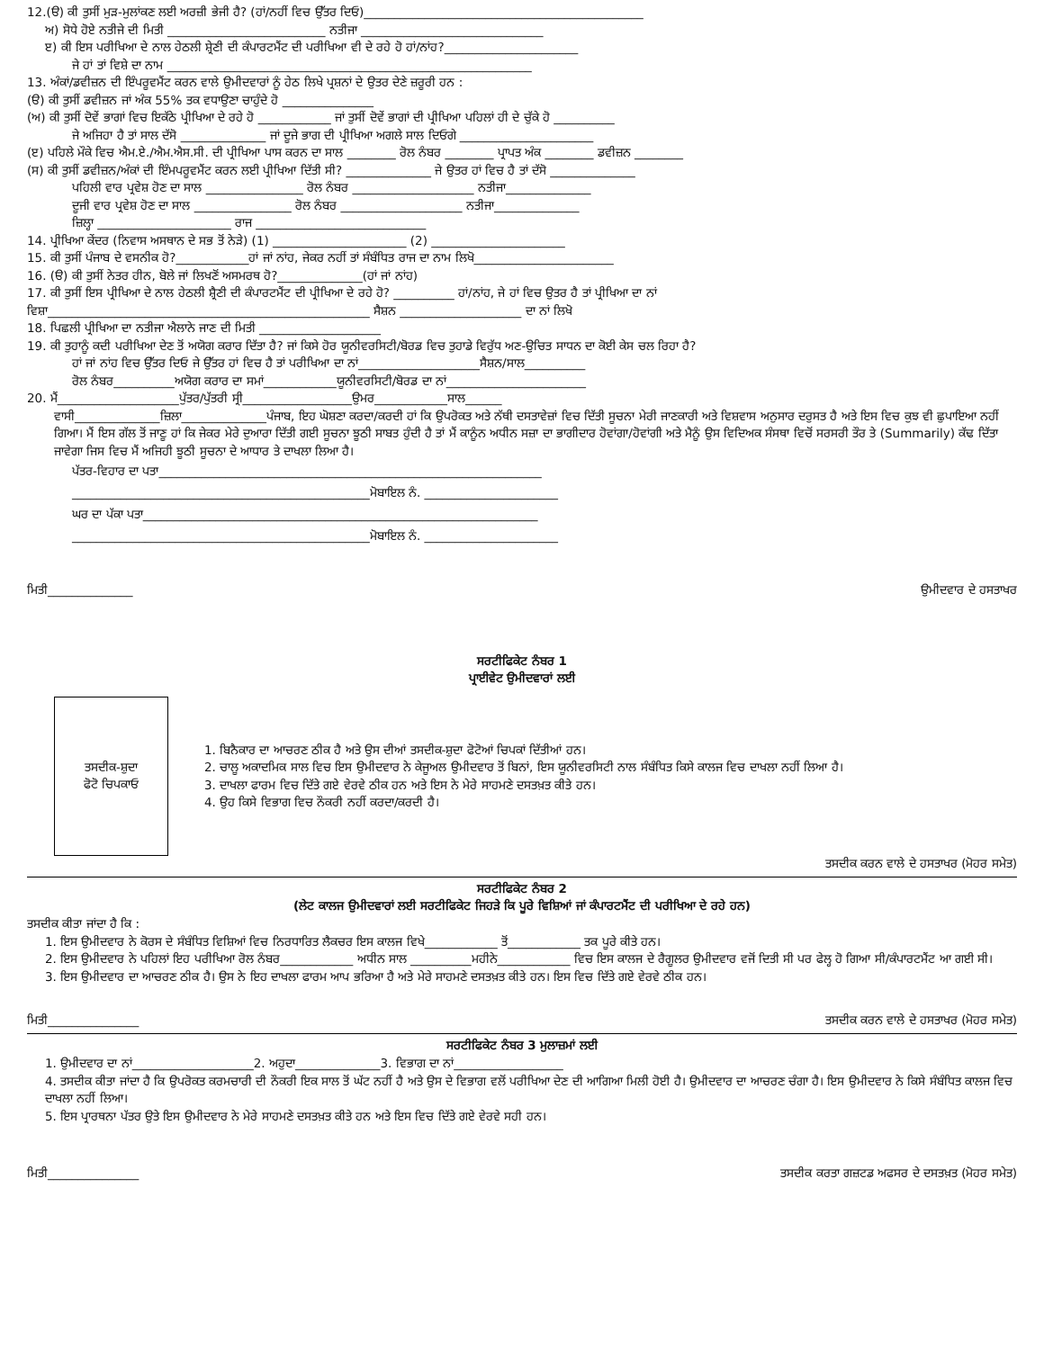12.(ੳ) ਕੀ ਤੁਸੀਂ ਮੁੜ-ਮੁਲਾਂਕਣ ਲਈ ਅਰਜ਼ੀ ਭੇਜੀ ਹੈ? (ਹਾਂ/ਨਹੀਂ ਵਿਚ ਉੱਤਰ ਦਿਓ)______________________________________________
ਅ) ਸੋਧੇ ਹੋਏ ਨਤੀਜੇ ਦੀ ਮਿਤੀ __________________________ ਨਤੀਜਾ ______________________________
ੲ) ਕੀ ਇਸ ਪਰੀਖਿਆ ਦੇ ਨਾਲ ਹੇਠਲੀ ਸ਼੍ਰੇਣੀ ਦੀ ਕੰਪਾਰਟਮੈਂਟ ਦੀ ਪਰੀਖਿਆ ਵੀ ਦੇ ਰਹੇ ਹੋ ਹਾਂ/ਨਾਂਹ?______________________
ਜੇ ਹਾਂ ਤਾਂ ਵਿਸ਼ੇ ਦਾ ਨਾਮ ____________________________________________________________
13. ਅੰਕਾਂ/ਡਵੀਜ਼ਨ ਦੀ ਇੰਪਰੂਵਮੈਂਟ ਕਰਨ ਵਾਲੇ ਉਮੀਦਵਾਰਾਂ ਨੂੰ ਹੇਠ ਲਿਖੇ ਪ੍ਰਸ਼ਨਾਂ ਦੇ ਉਤਰ ਦੇਣੇ ਜ਼ਰੂਰੀ ਹਨ :
(ੳ) ਕੀ ਤੁਸੀਂ ਡਵੀਜ਼ਨ ਜਾਂ ਅੰਕ 55% ਤਕ ਵਧਾਉਣਾ ਚਾਹੁੰਦੇ ਹੋ _______________
(ਅ) ਕੀ ਤੁਸੀਂ ਦੋਵੇਂ ਭਾਗਾਂ ਵਿਚ ਇਕੱਠੇ ਪ੍ਰੀਖਿਆ ਦੇ ਰਹੇ ਹੋ ____________ ਜਾਂ ਤੁਸੀਂ ਦੋਵੇਂ ਭਾਗਾਂ ਦੀ ਪ੍ਰੀਖਿਆ ਪਹਿਲਾਂ ਹੀ ਦੇ ਚੁੱਕੇ ਹੋ __________
ਜੇ ਅਜਿਹਾ ਹੈ ਤਾਂ ਸਾਲ ਦੱਸੋ ______________ ਜਾਂ ਦੂਜੇ ਭਾਗ ਦੀ ਪ੍ਰੀਖਿਆ ਅਗਲੇ ਸਾਲ ਦਿਓਗੇ ______________________
(ੲ) ਪਹਿਲੇ ਮੌਕੇ ਵਿਚ ਐਮ.ਏ./ਐਮ.ਐਸ.ਸੀ. ਦੀ ਪ੍ਰੀਖਿਆ ਪਾਸ ਕਰਨ ਦਾ ਸਾਲ ________ ਰੋਲ ਨੰਬਰ ________ ਪ੍ਰਾਪਤ ਅੰਕ ________ ਡਵੀਜ਼ਨ ________
(ਸ) ਕੀ ਤੁਸੀਂ ਡਵੀਜ਼ਨ/ਅੰਕਾਂ ਦੀ ਇੰਮਪਰੂਵਮੈਂਟ ਕਰਨ ਲਈ ਪ੍ਰੀਖਿਆ ਦਿੱਤੀ ਸੀ? ______________ ਜੇ ਉਤਰ ਹਾਂ ਵਿਚ ਹੈ ਤਾਂ ਦੱਸੋ ______________
ਪਹਿਲੀ ਵਾਰ ਪ੍ਰਵੇਸ਼ ਹੋਣ ਦਾ ਸਾਲ ________________ ਰੋਲ ਨੰਬਰ ____________________ ਨਤੀਜਾ______________
ਦੂਜੀ ਵਾਰ ਪ੍ਰਵੇਸ਼ ਹੋਣ ਦਾ ਸਾਲ ________________ ਰੋਲ ਨੰਬਰ ____________________ ਨਤੀਜਾ______________
ਜ਼ਿਲ੍ਹਾ ______________________ ਰਾਜ ____________________________
14. ਪ੍ਰੀਖਿਆ ਕੇਂਦਰ (ਨਿਵਾਸ ਅਸਥਾਨ ਦੇ ਸਭ ਤੋਂ ਨੇੜੇ) (1) ______________________ (2) ______________________
15. ਕੀ ਤੁਸੀਂ ਪੰਜਾਬ ਦੇ ਵਸਨੀਕ ਹੋ?____________ਹਾਂ ਜਾਂ ਨਾਂਹ, ਜੇਕਰ ਨਹੀਂ ਤਾਂ ਸੰਬੰਧਿਤ ਰਾਜ ਦਾ ਨਾਮ ਲਿਖੋ_______________________
16. (ੳ) ਕੀ ਤੁਸੀਂ ਨੇਤਰ ਹੀਨ, ਬੋਲੇ ਜਾਂ ਲਿਖਣੋਂ ਅਸਮਰਥ ਹੋ?______________(ਹਾਂ ਜਾਂ ਨਾਂਹ)
17. ਕੀ ਤੁਸੀਂ ਇਸ ਪ੍ਰੀਖਿਆ ਦੇ ਨਾਲ ਹੇਠਲੀ ਸ਼੍ਰੈਣੀ ਦੀ ਕੰਪਾਰਟਮੈਂਟ ਦੀ ਪ੍ਰੀਖਿਆ ਦੇ ਰਹੇ ਹੋ? __________ ਹਾਂ/ਨਾਂਹ, ਜੇ ਹਾਂ ਵਿਚ ਉਤਰ ਹੈ ਤਾਂ ਪ੍ਰੀਖਿਆ ਦਾ ਨਾਂ
ਵਿਸ਼ਾ_____________________________________________________ ਸੈਸ਼ਨ ____________________ ਦਾ ਨਾਂ ਲਿਖੋ
18. ਪਿਛਲੀ ਪ੍ਰੀਖਿਆ ਦਾ ਨਤੀਜਾ ਐਲਾਨੇ ਜਾਣ ਦੀ ਮਿਤੀ ____________________
19. ਕੀ ਤੁਹਾਨੂੰ ਕਦੀ ਪਰੀਖਿਆ ਦੇਣ ਤੋਂ ਅਯੋਗ ਕਰਾਰ ਦਿੱਤਾ ਹੈ? ਜਾਂ ਕਿਸੇ ਹੋਰ ਯੂਨੀਵਰਸਿਟੀ/ਬੋਰਡ ਵਿਚ ਤੁਹਾਡੇ ਵਿਰੁੱਧ ਅਣ-ਉਚਿਤ ਸਾਧਨ ਦਾ ਕੋਈ ਕੇਸ ਚਲ ਰਿਹਾ ਹੈ?
ਹਾਂ ਜਾਂ ਨਾਂਹ ਵਿਚ ਉੱਤਰ ਦਿਓ ਜੇ ਉੱਤਰ ਹਾਂ ਵਿਚ ਹੈ ਤਾਂ ਪਰੀਖਿਆ ਦਾ ਨਾਂ____________________ਸੈਸ਼ਨ/ਸਾਲ__________
ਰੋਲ ਨੰਬਰ__________ਅਯੋਗ ਕਰਾਰ ਦਾ ਸਮਾਂ____________ਯੂਨੀਵਰਸਿਟੀ/ਬੋਰਡ ਦਾ ਨਾਂ_______________________
20. ਮੈਂ____________________ਪੁੱਤਰ/ਪੁੱਤਰੀ ਸ੍ਰੀ__________________ਉਮਰ____________ਸਾਲ______
ਵਾਸੀ______________ਜ਼ਿਲਾ______________ਪੰਜਾਬ, ਇਹ ਘੋਸ਼ਣਾ ਕਰਦਾ/ਕਰਦੀ ਹਾਂ ਕਿ ਉਪਰੋਕਤ ਅਤੇ ਨੱਥੀ ਦਸਤਾਵੇਜ਼ਾਂ ਵਿਚ ਦਿੱਤੀ ਸੂਚਨਾ ਮੇਰੀ ਜਾਣਕਾਰੀ ਅਤੇ ਵਿਸ਼ਵਾਸ ਅਨੁਸਾਰ ਦਰੁਸਤ ਹੈ ਅਤੇ ਇਸ ਵਿਚ ਕੁਝ ਵੀ ਛੁਪਾਇਆ ਨਹੀਂ ਗਿਆ। ਮੈਂ ਇਸ ਗੱਲ ਤੋਂ ਜਾਣੂ ਹਾਂ ਕਿ ਜੇਕਰ ਮੇਰੇ ਦੁਆਰਾ ਦਿੱਤੀ ਗਈ ਸੂਚਨਾ ਝੂਠੀ ਸਾਬਤ ਹੁੰਦੀ ਹੈ ਤਾਂ ਮੈਂ ਕਾਨੂੰਨ ਅਧੀਨ ਸਜ਼ਾ ਦਾ ਭਾਗੀਦਾਰ ਹੋਵਾਂਗਾ/ਹੋਵਾਂਗੀ ਅਤੇ ਮੈਨੂੰ ਉਸ ਵਿਦਿਅਕ ਸੰਸਥਾ ਵਿਚੋਂ ਸਰਸਰੀ ਤੌਰ ਤੇ (Summarily) ਕੱਢ ਦਿੱਤਾ ਜਾਵੇਗਾ ਜਿਸ ਵਿਚ ਮੈਂ ਅਜਿਹੀ ਝੂਠੀ ਸੂਚਨਾ ਦੇ ਆਧਾਰ ਤੇ ਦਾਖਲਾ ਲਿਆ ਹੈ।
ਪੱਤਰ-ਵਿਹਾਰ ਦਾ ਪਤਾ_______________________________________________________________
_________________________________________________ਮੋਬਾਇਲ ਨੰ. ______________________
ਘਰ ਦਾ ਪੱਕਾ ਪਤਾ_________________________________________________________________
_________________________________________________ਮੋਬਾਇਲ ਨੰ. ______________________
ਮਿਤੀ______________ ਉਮੀਦਵਾਰ ਦੇ ਹਸਤਾਖਰ
ਸਰਟੀਫਿਕੇਟ ਨੰਬਰ 1
ਪ੍ਰਾਈਵੇਟ ਉਮੀਦਵਾਰਾਂ ਲਈ
ਤਸਦੀਕ-ਸ਼ੁਦਾ
ਫੋਟੋ ਚਿਪਕਾਓ
1. ਬਿਨੈਕਾਰ ਦਾ ਆਚਰਣ ਠੀਕ ਹੈ ਅਤੇ ਉਸ ਦੀਆਂ ਤਸਦੀਕ-ਸ਼ੁਦਾ ਫੋਟੋਆਂ ਚਿਪਕਾਂ ਦਿੱਤੀਆਂ ਹਨ।
2. ਚਾਲੂ ਅਕਾਦਮਿਕ ਸਾਲ ਵਿਚ ਇਸ ਉਮੀਦਵਾਰ ਨੇ ਕੇਜੂਅਲ ਉਮੀਦਵਾਰ ਤੋਂ ਬਿਨਾਂ, ਇਸ ਯੂਨੀਵਰਸਿਟੀ ਨਾਲ ਸੰਬੰਧਿਤ ਕਿਸੇ ਕਾਲਜ ਵਿਚ ਦਾਖਲਾ ਨਹੀਂ ਲਿਆ ਹੈ।
3. ਦਾਖਲਾ ਫਾਰਮ ਵਿਚ ਦਿੱਤੇ ਗਏ ਵੇਰਵੇ ਠੀਕ ਹਨ ਅਤੇ ਇਸ ਨੇ ਮੇਰੇ ਸਾਹਮਣੇ ਦਸਤਖ਼ਤ ਕੀਤੇ ਹਨ।
4. ਉਹ ਕਿਸੇ ਵਿਭਾਗ ਵਿਚ ਨੌਕਰੀ ਨਹੀਂ ਕਰਦਾ/ਕਰਦੀ ਹੈ।
ਤਸਦੀਕ ਕਰਨ ਵਾਲੇ ਦੇ ਹਸਤਾਖਰ (ਮੋਹਰ ਸਮੇਤ)
ਸਰਟੀਫਿਕੇਟ ਨੰਬਰ 2
(ਲੇਟ ਕਾਲਜ ਉਮੀਦਵਾਰਾਂ ਲਈ ਸਰਟੀਫਿਕੇਟ ਜਿਹੜੇ ਕਿ ਪੂਰੇ ਵਿਸ਼ਿਆਂ ਜਾਂ ਕੰਪਾਰਟਮੈਂਟ ਦੀ ਪਰੀਖਿਆ ਦੇ ਰਹੇ ਹਨ)
ਤਸਦੀਕ ਕੀਤਾ ਜਾਂਦਾ ਹੈ ਕਿ :
1. ਇਸ ਉਮੀਦਵਾਰ ਨੇ ਕੋਰਸ ਦੇ ਸੰਬੰਧਿਤ ਵਿਸ਼ਿਆਂ ਵਿਚ ਨਿਰਧਾਰਿਤ ਲੈਕਚਰ ਇਸ ਕਾਲਜ ਵਿਖੇ____________ ਤੋਂ____________ ਤਕ ਪੂਰੇ ਕੀਤੇ ਹਨ।
2. ਇਸ ਉਮੀਦਵਾਰ ਨੇ ਪਹਿਲਾਂ ਇਹ ਪਰੀਖਿਆ ਰੋਲ ਨੰਬਰ____________ ਅਧੀਨ ਸਾਲ __________ਮਹੀਨੇ____________ ਵਿਚ ਇਸ ਕਾਲਜ ਦੇ ਰੈਗੂਲਰ ਉਮੀਦਵਾਰ ਵਜੋਂ ਦਿਤੀ ਸੀ ਪਰ ਫੇਲ੍ਹ ਹੋ ਗਿਆ ਸੀ/ਕੰਪਾਰਟਮੈਂਟ ਆ ਗਈ ਸੀ।
3. ਇਸ ਉਮੀਦਵਾਰ ਦਾ ਆਚਰਣ ਠੀਕ ਹੈ। ਉਸ ਨੇ ਇਹ ਦਾਖਲਾ ਫਾਰਮ ਆਪ ਭਰਿਆ ਹੈ ਅਤੇ ਮੇਰੇ ਸਾਹਮਣੇ ਦਸਤਖ਼ਤ ਕੀਤੇ ਹਨ। ਇਸ ਵਿਚ ਦਿੱਤੇ ਗਏ ਵੇਰਵੇ ਠੀਕ ਹਨ।
ਮਿਤੀ_______________ ਤਸਦੀਕ ਕਰਨ ਵਾਲੇ ਦੇ ਹਸਤਾਖਰ (ਮੋਹਰ ਸਮੇਤ)
ਸਰਟੀਫਿਕੇਟ ਨੰਬਰ 3 ਮੁਲਾਜ਼ਮਾਂ ਲਈ
1. ਉਮੀਦਵਾਰ ਦਾ ਨਾਂ____________________2. ਅਹੁਦਾ______________3. ਵਿਭਾਗ ਦਾ ਨਾਂ__________________
4. ਤਸਦੀਕ ਕੀਤਾ ਜਾਂਦਾ ਹੈ ਕਿ ਉਪਰੋਕਤ ਕਰਮਚਾਰੀ ਦੀ ਨੌਕਰੀ ਇਕ ਸਾਲ ਤੋਂ ਘੱਟ ਨਹੀਂ ਹੈ ਅਤੇ ਉਸ ਦੇ ਵਿਭਾਗ ਵਲੋਂ ਪਰੀਖਿਆ ਦੇਣ ਦੀ ਆਗਿਆ ਮਿਲੀ ਹੋਈ ਹੈ। ਉਮੀਦਵਾਰ ਦਾ ਆਚਰਣ ਚੰਗਾ ਹੈ। ਇਸ ਉਮੀਦਵਾਰ ਨੇ ਕਿਸੇ ਸੰਬੰਧਿਤ ਕਾਲਜ ਵਿਚ ਦਾਖਲਾ ਨਹੀਂ ਲਿਆ।
5. ਇਸ ਪ੍ਰਾਰਥਨਾ ਪੱਤਰ ਉਤੇ ਇਸ ਉਮੀਦਵਾਰ ਨੇ ਮੇਰੇ ਸਾਹਮਣੇ ਦਸਤਖ਼ਤ ਕੀਤੇ ਹਨ ਅਤੇ ਇਸ ਵਿਚ ਦਿੱਤੇ ਗਏ ਵੇਰਵੇ ਸਹੀ ਹਨ।
ਮਿਤੀ_______________ ਤਸਦੀਕ ਕਰਤਾ ਗਜ਼ਟਡ ਅਫਸਰ ਦੇ ਦਸਤਖ਼ਤ (ਮੋਹਰ ਸਮੇਤ)